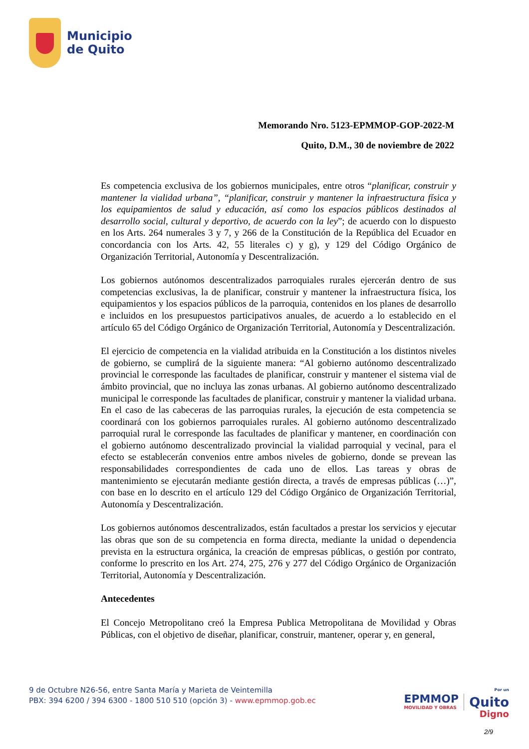Municipio
de Quito
Memorando Nro. 5123-EPMMOP-GOP-2022-M
Quito, D.M., 30 de noviembre de 2022
Es competencia exclusiva de los gobiernos municipales, entre otros “planificar, construir y mantener la vialidad urbana”, “planificar, construir y mantener la infraestructura física y los equipamientos de salud y educación, así como los espacios públicos destinados al desarrollo social, cultural y deportivo, de acuerdo con la ley”; de acuerdo con lo dispuesto en los Arts. 264 numerales 3 y 7, y 266 de la Constitución de la República del Ecuador en concordancia con los Arts. 42, 55 literales c) y g), y 129 del Código Orgánico de Organización Territorial, Autonomía y Descentralización.
Los gobiernos autónomos descentralizados parroquiales rurales ejercerán dentro de sus competencias exclusivas, la de planificar, construir y mantener la infraestructura física, los equipamientos y los espacios públicos de la parroquia, contenidos en los planes de desarrollo e incluidos en los presupuestos participativos anuales, de acuerdo a lo establecido en el artículo 65 del Código Orgánico de Organización Territorial, Autonomía y Descentralización.
El ejercicio de competencia en la vialidad atribuida en la Constitución a los distintos niveles de gobierno, se cumplirá de la siguiente manera: “Al gobierno autónomo descentralizado provincial le corresponde las facultades de planificar, construir y mantener el sistema vial de ámbito provincial, que no incluya las zonas urbanas. Al gobierno autónomo descentralizado municipal le corresponde las facultades de planificar, construir y mantener la vialidad urbana. En el caso de las cabeceras de las parroquias rurales, la ejecución de esta competencia se coordinará con los gobiernos parroquiales rurales. Al gobierno autónomo descentralizado parroquial rural le corresponde las facultades de planificar y mantener, en coordinación con el gobierno autónomo descentralizado provincial la vialidad parroquial y vecinal, para el efecto se establecerán convenios entre ambos niveles de gobierno, donde se prevean las responsabilidades correspondientes de cada uno de ellos. Las tareas y obras de mantenimiento se ejecutarán mediante gestión directa, a través de empresas públicas (…)”, con base en lo descrito en el artículo 129 del Código Orgánico de Organización Territorial, Autonomía y Descentralización.
Los gobiernos autónomos descentralizados, están facultados a prestar los servicios y ejecutar las obras que son de su competencia en forma directa, mediante la unidad o dependencia prevista en la estructura orgánica, la creación de empresas públicas, o gestión por contrato, conforme lo prescrito en los Art. 274, 275, 276 y 277 del Código Orgánico de Organización Territorial, Autonomía y Descentralización.
Antecedentes
El Concejo Metropolitano creó la Empresa Publica Metropolitana de Movilidad y Obras Públicas, con el objetivo de diseñar, planificar, construir, mantener, operar y, en general,
9 de Octubre N26-56, entre Santa María y Marieta de Veintemilla
PBX: 394 6200 / 394 6300 - 1800 510 510 (opción 3) - www.epmmop.gob.ec
EPMMOP
MOVILIDAD Y OBRAS
Por un
Quito
Digno
2/9